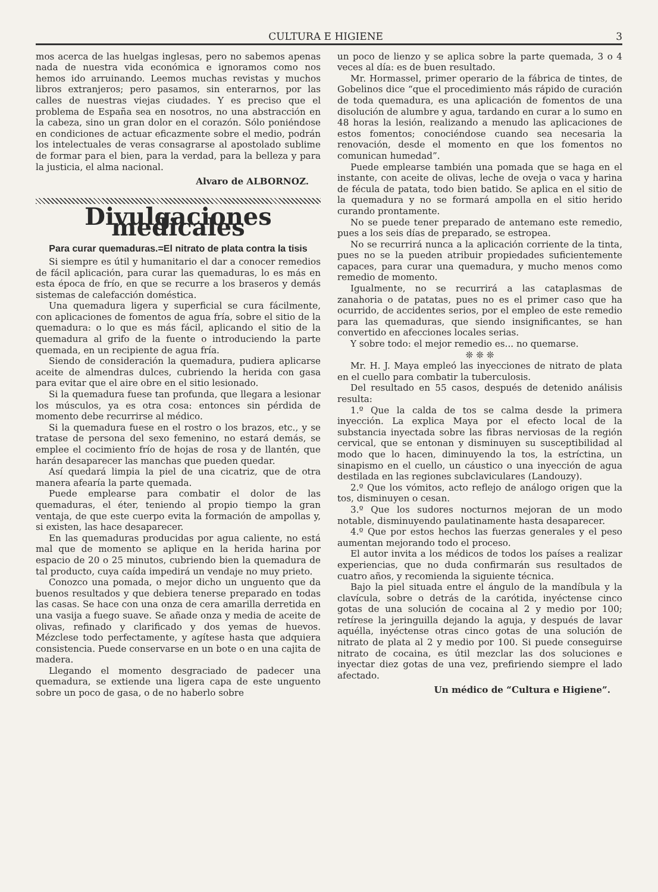CULTURA E HIGIENE 3
mos acerca de las huelgas inglesas, pero no sabemos apenas nada de nuestra vida económica e ignoramos como nos hemos ido arruinando. Leemos muchas revistas y muchos libros extranjeros; pero pasamos, sin enterarnos, por las calles de nuestras viejas ciudades. Y es preciso que el problema de España sea en nosotros, no una abstracción en la cabeza, sino un gran dolor en el corazón. Sólo poniéndose en condiciones de actuar eficazmente sobre el medio, podrán los intelectuales de veras consagrarse al apostolado sublime de formar para el bien, para la verdad, para la belleza y para la justicia, el alma nacional.
Alvaro de ALBORNOZ.
Divulgaciones medicales
Para curar quemaduras.=El nitrato de plata contra la tisis
Si siempre es útil y humanitario el dar a conocer remedios de fácil aplicación, para curar las quemaduras, lo es más en esta época de frío, en que se recurre a los braseros y demás sistemas de calefacción doméstica.
Una quemadura ligera y superficial se cura fácilmente, con aplicaciones de fomentos de agua fría, sobre el sitio de la quemadura: o lo que es más fácil, aplicando el sitio de la quemadura al grifo de la fuente o introduciendo la parte quemada, en un recipiente de agua fría.
Siendo de consideración la quemadura, pudiera aplicarse aceite de almendras dulces, cubriendo la herida con gasa para evitar que el aire obre en el sitio lesionado.
Si la quemadura fuese tan profunda, que llegara a lesionar los músculos, ya es otra cosa: entonces sin pérdida de momento debe recurrirse al médico.
Si la quemadura fuese en el rostro o los brazos, etc., y se tratase de persona del sexo femenino, no estará demás, se emplee el cocimiento frío de hojas de rosa y de llantén, que harán desaparecer las manchas que pueden quedar.
Así quedará limpia la piel de una cicatriz, que de otra manera afearía la parte quemada.
Puede emplearse para combatir el dolor de las quemaduras, el éter, teniendo al propio tiempo la gran ventaja, de que este cuerpo evita la formación de ampollas y, si existen, las hace desaparecer.
En las quemaduras producidas por agua caliente, no está mal que de momento se aplique en la herida harina por espacio de 20 o 25 minutos, cubriendo bien la quemadura de tal producto, cuya caída impedirá un vendaje no muy prieto.
Conozco una pomada, o mejor dicho un unguento que da buenos resultados y que debiera tenerse preparado en todas las casas. Se hace con una onza de cera amarilla derretida en una vasija a fuego suave. Se añade onza y media de aceite de olivas, refinado y clarificado y dos yemas de huevos. Mézclese todo perfectamente, y agítese hasta que adquiera consistencia. Puede conservarse en un bote o en una cajita de madera.
Llegando el momento desgraciado de padecer una quemadura, se extiende una ligera capa de este unguento sobre un poco de gasa, o de no haberlo sobre
un poco de lienzo y se aplica sobre la parte quemada, 3 o 4 veces al día: es de buen resultado.
Mr. Hormassel, primer operario de la fábrica de tintes, de Gobelinos dice “que el procedimiento más rápido de curación de toda quemadura, es una aplicación de fomentos de una disolución de alumbre y agua, tardando en curar a lo sumo en 48 horas la lesión, realizando a menudo las aplicaciones de estos fomentos; conociéndose cuando sea necesaria la renovación, desde el momento en que los fomentos no comunican humedad”.
Puede emplearse también una pomada que se haga en el instante, con aceite de olivas, leche de oveja o vaca y harina de fécula de patata, todo bien batido. Se aplica en el sitio de la quemadura y no se formará ampolla en el sitio herido curando prontamente.
No se puede tener preparado de antemano este remedio, pues a los seis días de preparado, se estropea.
No se recurrirá nunca a la aplicación corriente de la tinta, pues no se la pueden atribuir propiedades suficientemente capaces, para curar una quemadura, y mucho menos como remedio de momento.
Igualmente, no se recurrirá a las cataplasmas de zanahoria o de patatas, pues no es el primer caso que ha ocurrido, de accidentes serios, por el empleo de este remedio para las quemaduras, que siendo insignificantes, se han convertido en afecciones locales serias.
Y sobre todo: el mejor remedio es... no quemarse.
❊ ❊ ❊
Mr. H. J. Maya empleó las inyecciones de nitrato de plata en el cuello para combatir la tuberculosis.
Del resultado en 55 casos, después de detenido análisis resulta:
1.º Que la calda de tos se calma desde la primera inyección. La explica Maya por el efecto local de la substancia inyectada sobre las fibras nerviosas de la región cervical, que se entonan y disminuyen su susceptibilidad al modo que lo hacen, diminuyendo la tos, la estríctina, un sinapismo en el cuello, un cáustico o una inyección de agua destilada en las regiones subclaviculares (Landouzy).
2.º Que los vómitos, acto reflejo de análogo origen que la tos, disminuyen o cesan.
3.º Que los sudores nocturnos mejoran de un modo notable, disminuyendo paulatinamente hasta desaparecer.
4.º Que por estos hechos las fuerzas generales y el peso aumentan mejorando todo el proceso.
El autor invita a los médicos de todos los países a realizar experiencias, que no duda confirmarán sus resultados de cuatro años, y recomienda la siguiente técnica.
Bajo la piel situada entre el ángulo de la mandíbula y la clavícula, sobre o detrás de la carótida, inyéctense cinco gotas de una solución de cocaina al 2 y medio por 100; retírese la jeringuilla dejando la aguja, y después de lavar aquélla, inyéctense otras cinco gotas de una solución de nitrato de plata al 2 y medio por 100. Si puede conseguirse nitrato de cocaina, es útil mezclar las dos soluciones e inyectar diez gotas de una vez, prefiriendo siempre el lado afectado.
Un médico de “Cultura e Higiene”.